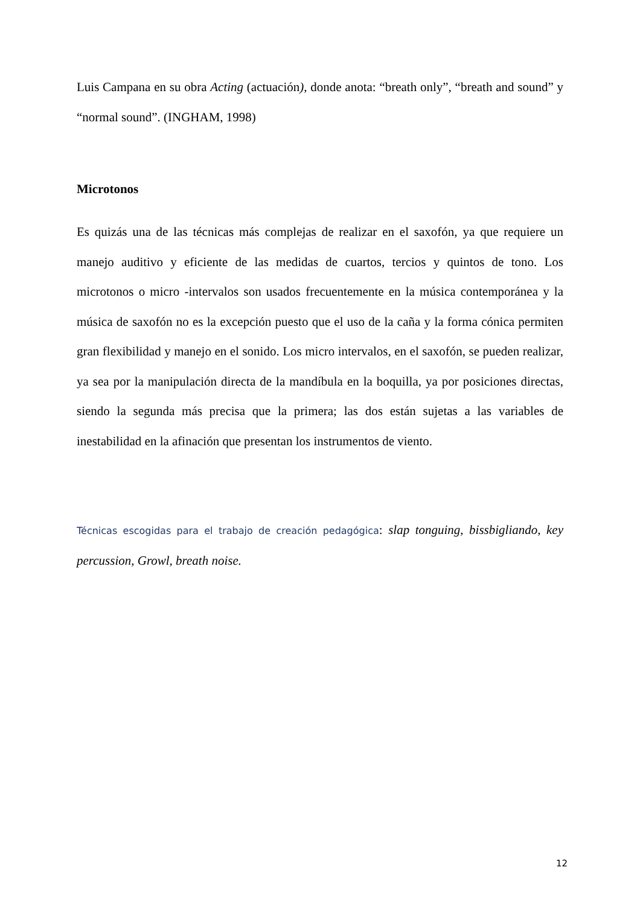Luis Campana en su obra Acting (actuación), donde anota: “breath only”, “breath and sound” y “normal sound”. (INGHAM, 1998)
Microtonos
Es quizás una de las técnicas más complejas de realizar en el saxofón, ya que requiere un manejo auditivo y eficiente de las medidas de cuartos, tercios y quintos de tono. Los microtonos o micro -intervalos son usados frecuentemente en la música contemporánea y la música de saxofón no es la excepción puesto que el uso de la caña y la forma cónica permiten gran flexibilidad y manejo en el sonido. Los micro intervalos, en el saxofón, se pueden realizar, ya sea por la manipulación directa de la mandíbula en la boquilla, ya por posiciones directas, siendo la segunda más precisa que la primera; las dos están sujetas a las variables de inestabilidad en la afinación que presentan los instrumentos de viento.
Técnicas escogidas para el trabajo de creación pedagógica: slap tonguing, bissbigliando, key percussion, Growl, breath noise.
12